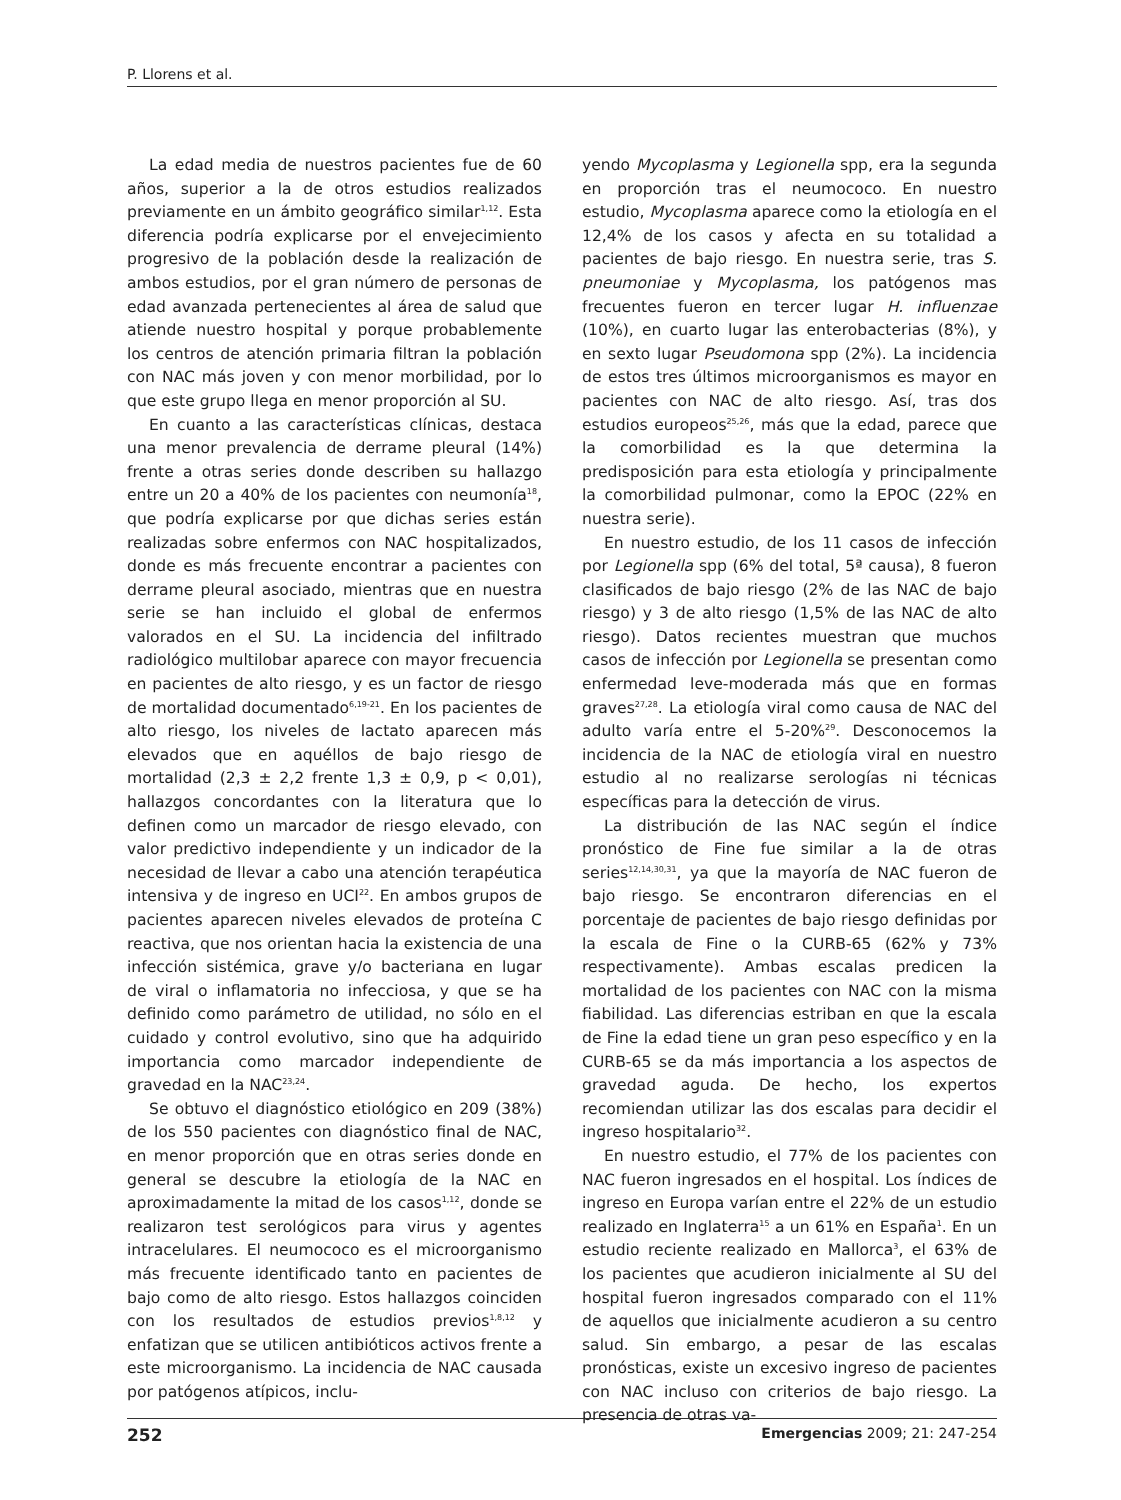P. Llorens et al.
La edad media de nuestros pacientes fue de 60 años, superior a la de otros estudios realizados previamente en un ámbito geográfico similar<sup>1,12</sup>. Esta diferencia podría explicarse por el envejecimiento progresivo de la población desde la realización de ambos estudios, por el gran número de personas de edad avanzada pertenecientes al área de salud que atiende nuestro hospital y porque probablemente los centros de atención primaria filtran la población con NAC más joven y con menor morbilidad, por lo que este grupo llega en menor proporción al SU.
En cuanto a las características clínicas, destaca una menor prevalencia de derrame pleural (14%) frente a otras series donde describen su hallazgo entre un 20 a 40% de los pacientes con neumonía<sup>18</sup>, que podría explicarse por que dichas series están realizadas sobre enfermos con NAC hospitalizados, donde es más frecuente encontrar a pacientes con derrame pleural asociado, mientras que en nuestra serie se han incluido el global de enfermos valorados en el SU. La incidencia del infiltrado radiológico multilobar aparece con mayor frecuencia en pacientes de alto riesgo, y es un factor de riesgo de mortalidad documentado<sup>6,19-21</sup>. En los pacientes de alto riesgo, los niveles de lactato aparecen más elevados que en aquéllos de bajo riesgo de mortalidad (2,3 ± 2,2 frente 1,3 ± 0,9, p < 0,01), hallazgos concordantes con la literatura que lo definen como un marcador de riesgo elevado, con valor predictivo independiente y un indicador de la necesidad de llevar a cabo una atención terapéutica intensiva y de ingreso en UCI<sup>22</sup>. En ambos grupos de pacientes aparecen niveles elevados de proteína C reactiva, que nos orientan hacia la existencia de una infección sistémica, grave y/o bacteriana en lugar de viral o inflamatoria no infecciosa, y que se ha definido como parámetro de utilidad, no sólo en el cuidado y control evolutivo, sino que ha adquirido importancia como marcador independiente de gravedad en la NAC<sup>23,24</sup>.
Se obtuvo el diagnóstico etiológico en 209 (38%) de los 550 pacientes con diagnóstico final de NAC, en menor proporción que en otras series donde en general se descubre la etiología de la NAC en aproximadamente la mitad de los casos<sup>1,12</sup>, donde se realizaron test serológicos para virus y agentes intracelulares. El neumococo es el microorganismo más frecuente identificado tanto en pacientes de bajo como de alto riesgo. Estos hallazgos coinciden con los resultados de estudios previos<sup>1,8,12</sup> y enfatizan que se utilicen antibióticos activos frente a este microorganismo. La incidencia de NAC causada por patógenos atípicos, inclu-
yendo Mycoplasma y Legionella spp, era la segunda en proporción tras el neumococo. En nuestro estudio, Mycoplasma aparece como la etiología en el 12,4% de los casos y afecta en su totalidad a pacientes de bajo riesgo. En nuestra serie, tras S. pneumoniae y Mycoplasma, los patógenos mas frecuentes fueron en tercer lugar H. influenzae (10%), en cuarto lugar las enterobacterias (8%), y en sexto lugar Pseudomona spp (2%). La incidencia de estos tres últimos microorganismos es mayor en pacientes con NAC de alto riesgo. Así, tras dos estudios europeos<sup>25,26</sup>, más que la edad, parece que la comorbilidad es la que determina la predisposición para esta etiología y principalmente la comorbilidad pulmonar, como la EPOC (22% en nuestra serie).
En nuestro estudio, de los 11 casos de infección por Legionella spp (6% del total, 5ª causa), 8 fueron clasificados de bajo riesgo (2% de las NAC de bajo riesgo) y 3 de alto riesgo (1,5% de las NAC de alto riesgo). Datos recientes muestran que muchos casos de infección por Legionella se presentan como enfermedad leve-moderada más que en formas graves<sup>27,28</sup>. La etiología viral como causa de NAC del adulto varía entre el 5-20%<sup>29</sup>. Desconocemos la incidencia de la NAC de etiología viral en nuestro estudio al no realizarse serologías ni técnicas específicas para la detección de virus.
La distribución de las NAC según el índice pronóstico de Fine fue similar a la de otras series<sup>12,14,30,31</sup>, ya que la mayoría de NAC fueron de bajo riesgo. Se encontraron diferencias en el porcentaje de pacientes de bajo riesgo definidas por la escala de Fine o la CURB-65 (62% y 73% respectivamente). Ambas escalas predicen la mortalidad de los pacientes con NAC con la misma fiabilidad. Las diferencias estriban en que la escala de Fine la edad tiene un gran peso específico y en la CURB-65 se da más importancia a los aspectos de gravedad aguda. De hecho, los expertos recomiendan utilizar las dos escalas para decidir el ingreso hospitalario<sup>32</sup>.
En nuestro estudio, el 77% de los pacientes con NAC fueron ingresados en el hospital. Los índices de ingreso en Europa varían entre el 22% de un estudio realizado en Inglaterra<sup>15</sup> a un 61% en España<sup>1</sup>. En un estudio reciente realizado en Mallorca<sup>3</sup>, el 63% de los pacientes que acudieron inicialmente al SU del hospital fueron ingresados comparado con el 11% de aquellos que inicialmente acudieron a su centro salud. Sin embargo, a pesar de las escalas pronósticas, existe un excesivo ingreso de pacientes con NAC incluso con criterios de bajo riesgo. La presencia de otras va-
252 Emergencias 2009; 21: 247-254